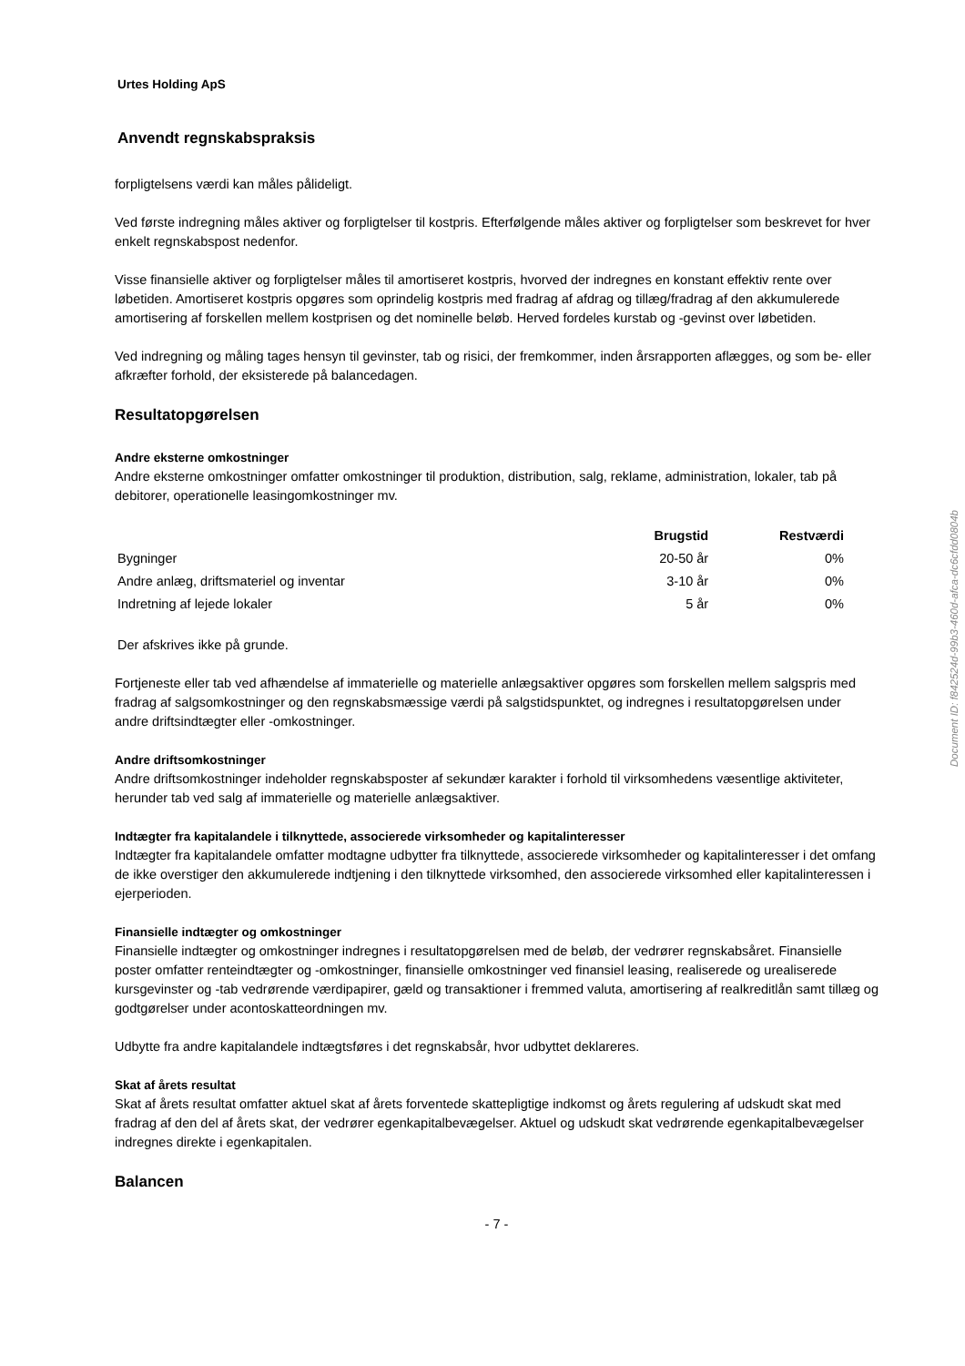Urtes Holding ApS
Anvendt regnskabspraksis
forpligtelsens værdi kan måles pålideligt.
Ved første indregning måles aktiver og forpligtelser til kostpris. Efterfølgende måles aktiver og forpligtelser som beskrevet for hver enkelt regnskabspost nedenfor.
Visse finansielle aktiver og forpligtelser måles til amortiseret kostpris, hvorved der indregnes en konstant effektiv rente over løbetiden. Amortiseret kostpris opgøres som oprindelig kostpris med fradrag af afdrag og tillæg/fradrag af den akkumulerede amortisering af forskellen mellem kostprisen og det nominelle beløb. Herved fordeles kurstab og -gevinst over løbetiden.
Ved indregning og måling tages hensyn til gevinster, tab og risici, der fremkommer, inden årsrapporten aflægges, og som be- eller afkræfter forhold, der eksisterede på balancedagen.
Resultatopgørelsen
Andre eksterne omkostninger
Andre eksterne omkostninger omfatter omkostninger til produktion, distribution, salg, reklame, administration, lokaler, tab på debitorer, operationelle leasingomkostninger mv.
| | Brugstid | Restværdi |
| --- | --- | --- |
| Bygninger | 20-50 år | 0% |
| Andre anlæg, driftsmateriel og inventar | 3-10 år | 0% |
| Indretning af lejede lokaler | 5 år | 0% |
Der afskrives ikke på grunde.
Fortjeneste eller tab ved afhændelse af immaterielle og materielle anlægsaktiver opgøres som forskellen mellem salgspris med fradrag af salgsomkostninger og den regnskabsmæssige værdi på salgstidspunktet, og indregnes i resultatopgørelsen under andre driftsindtægter eller -omkostninger.
Andre driftsomkostninger
Andre driftsomkostninger indeholder regnskabsposter af sekundær karakter i forhold til virksomhedens væsentlige aktiviteter, herunder tab ved salg af immaterielle og materielle anlægsaktiver.
Indtægter fra kapitalandele i tilknyttede, associerede virksomheder og kapitalinteresser
Indtægter fra kapitalandele omfatter modtagne udbytter fra tilknyttede, associerede virksomheder og kapitalinteresser i det omfang de ikke overstiger den akkumulerede indtjening i den tilknyttede virksomhed, den associerede virksomhed eller kapitalinteressen i ejerperioden.
Finansielle indtægter og omkostninger
Finansielle indtægter og omkostninger indregnes i resultatopgørelsen med de beløb, der vedrører regnskabsåret. Finansielle poster omfatter renteindtægter og -omkostninger, finansielle omkostninger ved finansiel leasing, realiserede og urealiserede kursgevinster og -tab vedrørende værdipapirer, gæld og transaktioner i fremmed valuta, amortisering af realkreditlån samt tillæg og godtgørelser under acontoskatteordningen mv.
Udbytte fra andre kapitalandele indtægtsføres i det regnskabsår, hvor udbyttet deklareres.
Skat af årets resultat
Skat af årets resultat omfatter aktuel skat af årets forventede skattepligtige indkomst og årets regulering af udskudt skat med fradrag af den del af årets skat, der vedrører egenkapitalbevægelser. Aktuel og udskudt skat vedrørende egenkapitalbevægelser indregnes direkte i egenkapitalen.
Balancen
- 7 -
Document ID: f842524d-99b3-460d-afca-dc6cfdd0804b